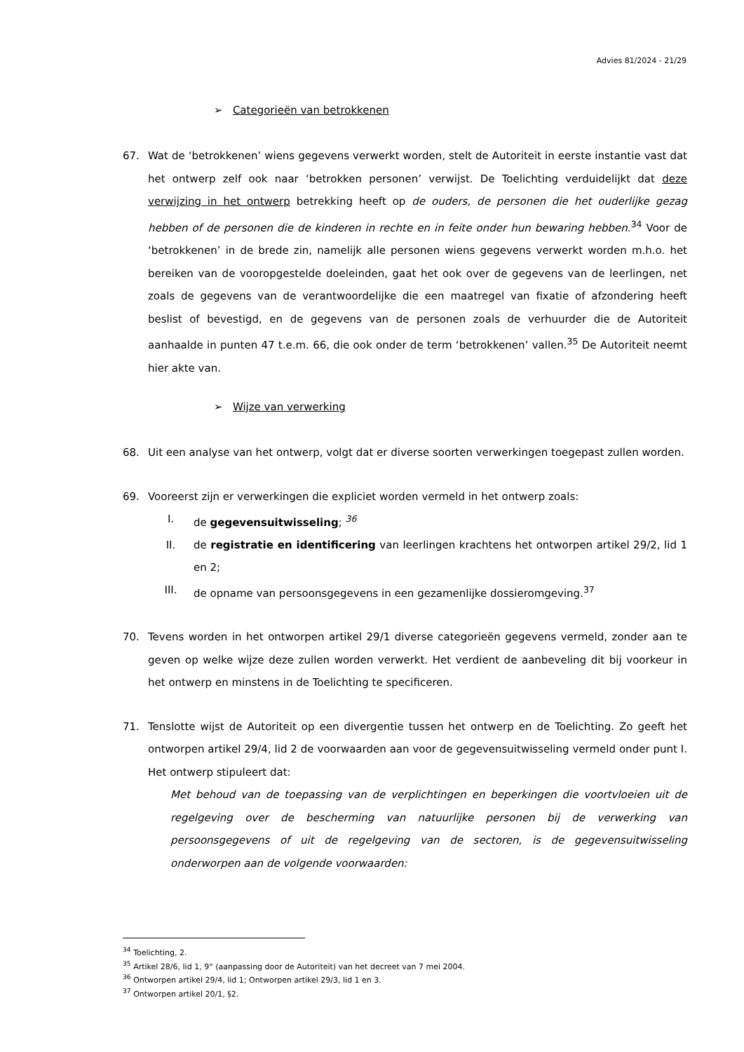Advies 81/2024 - 21/29
➢ Categorieën van betrokkenen
67. Wat de ‘betrokkenen’ wiens gegevens verwerkt worden, stelt de Autoriteit in eerste instantie vast dat het ontwerp zelf ook naar ‘betrokken personen’ verwijst. De Toelichting verduidelijkt dat deze verwijzing in het ontwerp betrekking heeft op de ouders, de personen die het ouderlijke gezag hebben of de personen die de kinderen in rechte en in feite onder hun bewaring hebben.<sup>34</sup> Voor de ‘betrokkenen’ in de brede zin, namelijk alle personen wiens gegevens verwerkt worden m.h.o. het bereiken van de vooropgestelde doeleinden, gaat het ook over de gegevens van de leerlingen, net zoals de gegevens van de verantwoordelijke die een maatregel van fixatie of afzondering heeft beslist of bevestigd, en de gegevens van de personen zoals de verhuurder die de Autoriteit aanhaalde in punten 47 t.e.m. 66, die ook onder de term ‘betrokkenen’ vallen.<sup>35</sup> De Autoriteit neemt hier akte van.
➢ Wijze van verwerking
68. Uit een analyse van het ontwerp, volgt dat er diverse soorten verwerkingen toegepast zullen worden.
69. Vooreerst zijn er verwerkingen die expliciet worden vermeld in het ontwerp zoals:
I. de gegevensuitwisseling; <sup>36</sup>
II. de registratie en identificering van leerlingen krachtens het ontworpen artikel 29/2, lid 1 en 2;
III. de opname van persoonsgegevens in een gezamenlijke dossieromgeving.<sup>37</sup>
70. Tevens worden in het ontworpen artikel 29/1 diverse categorieën gegevens vermeld, zonder aan te geven op welke wijze deze zullen worden verwerkt. Het verdient de aanbeveling dit bij voorkeur in het ontwerp en minstens in de Toelichting te specificeren.
71. Tenslotte wijst de Autoriteit op een divergentie tussen het ontwerp en de Toelichting. Zo geeft het ontworpen artikel 29/4, lid 2 de voorwaarden aan voor de gegevensuitwisseling vermeld onder punt I. Het ontwerp stipuleert dat:
Met behoud van de toepassing van de verplichtingen en beperkingen die voortvloeien uit de regelgeving over de bescherming van natuurlijke personen bij de verwerking van persoonsgegevens of uit de regelgeving van de sectoren, is de gegevensuitwisseling onderworpen aan de volgende voorwaarden:
<sup>34</sup> Toelichting, 2.
<sup>35</sup> Artikel 28/6, lid 1, 9° (aanpassing door de Autoriteit) van het decreet van 7 mei 2004.
<sup>36</sup> Ontworpen artikel 29/4, lid 1; Ontworpen artikel 29/3, lid 1 en 3.
<sup>37</sup> Ontworpen artikel 20/1, §2.